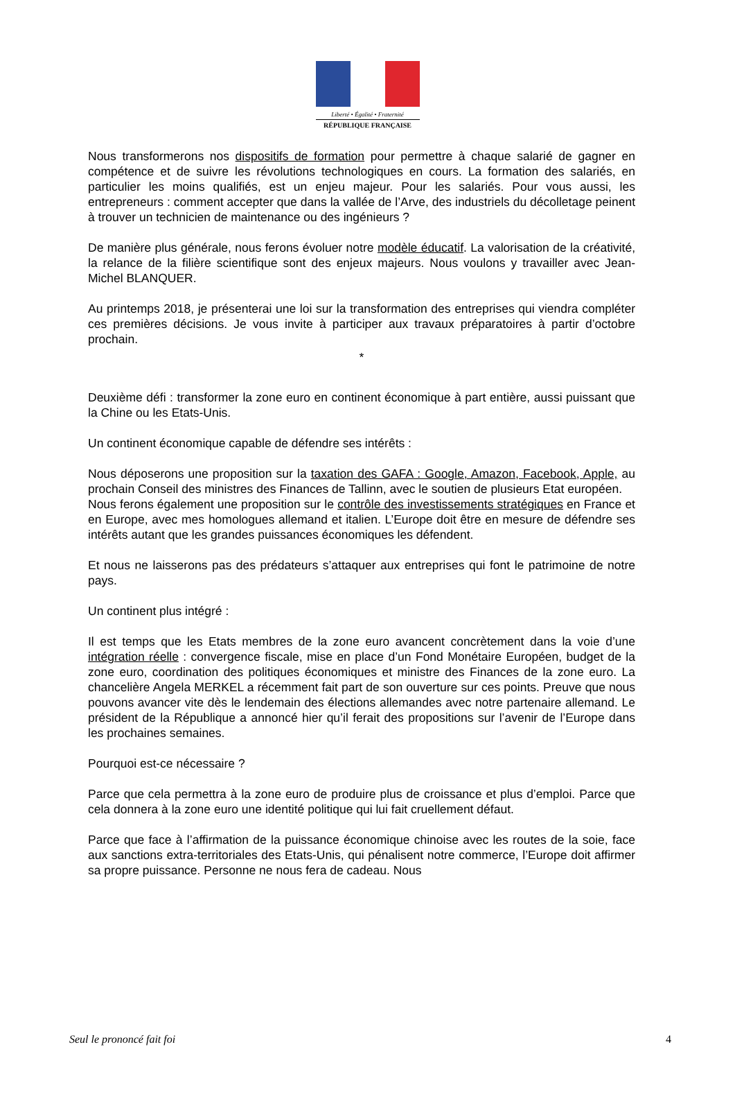Liberté • Égalité • Fraternité
RÉPUBLIQUE FRANÇAISE
Nous transformerons nos dispositifs de formation pour permettre à chaque salarié de gagner en compétence et de suivre les révolutions technologiques en cours. La formation des salariés, en particulier les moins qualifiés, est un enjeu majeur. Pour les salariés. Pour vous aussi, les entrepreneurs : comment accepter que dans la vallée de l’Arve, des industriels du décolletage peinent à trouver un technicien de maintenance ou des ingénieurs ?
De manière plus générale, nous ferons évoluer notre modèle éducatif. La valorisation de la créativité, la relance de la filière scientifique sont des enjeux majeurs. Nous voulons y travailler avec Jean-Michel BLANQUER.
Au printemps 2018, je présenterai une loi sur la transformation des entreprises qui viendra compléter ces premières décisions. Je vous invite à participer aux travaux préparatoires à partir d’octobre prochain.
*
Deuxième défi : transformer la zone euro en continent économique à part entière, aussi puissant que la Chine ou les Etats-Unis.
Un continent économique capable de défendre ses intérêts :
Nous déposerons une proposition sur la taxation des GAFA : Google, Amazon, Facebook, Apple, au prochain Conseil des ministres des Finances de Tallinn, avec le soutien de plusieurs Etat européen.
Nous ferons également une proposition sur le contrôle des investissements stratégiques en France et en Europe, avec mes homologues allemand et italien. L’Europe doit être en mesure de défendre ses intérêts autant que les grandes puissances économiques les défendent.
Et nous ne laisserons pas des prédateurs s’attaquer aux entreprises qui font le patrimoine de notre pays.
Un continent plus intégré :
Il est temps que les Etats membres de la zone euro avancent concrètement dans la voie d’une intégration réelle : convergence fiscale, mise en place d’un Fond Monétaire Européen, budget de la zone euro, coordination des politiques économiques et ministre des Finances de la zone euro. La chancelière Angela MERKEL a récemment fait part de son ouverture sur ces points. Preuve que nous pouvons avancer vite dès le lendemain des élections allemandes avec notre partenaire allemand. Le président de la République a annoncé hier qu’il ferait des propositions sur l’avenir de l’Europe dans les prochaines semaines.
Pourquoi est-ce nécessaire ?
Parce que cela permettra à la zone euro de produire plus de croissance et plus d’emploi. Parce que cela donnera à la zone euro une identité politique qui lui fait cruellement défaut.
Parce que face à l’affirmation de la puissance économique chinoise avec les routes de la soie, face aux sanctions extra-territoriales des Etats-Unis, qui pénalisent notre commerce, l’Europe doit affirmer sa propre puissance. Personne ne nous fera de cadeau. Nous
Seul le prononcé fait foi 4